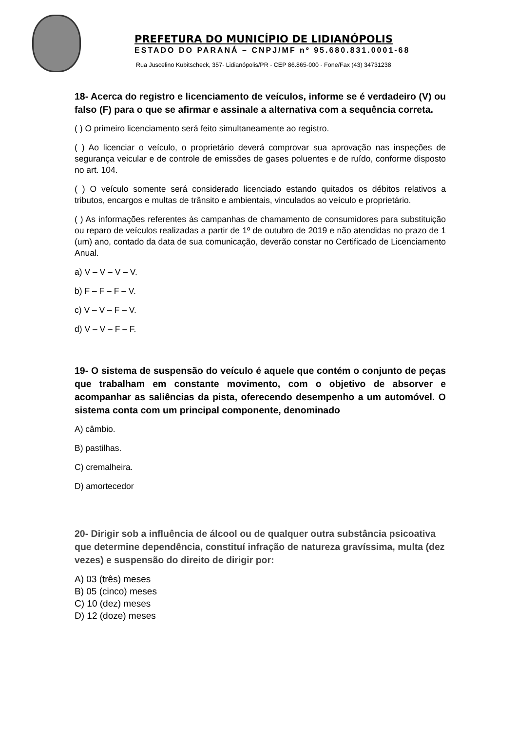PREFETURA DO MUNICÍPIO DE LIDIANÓPOLIS
ESTADO DO PARANÁ – CNPJ/MF nº 95.680.831.0001-68
Rua Juscelino Kubitscheck, 357- Lidianópolis/PR - CEP 86.865-000 - Fone/Fax (43) 34731238
18- Acerca do registro e licenciamento de veículos, informe se é verdadeiro (V) ou falso (F) para o que se afirmar e assinale a alternativa com a sequência correta.
( ) O primeiro licenciamento será feito simultaneamente ao registro.
( ) Ao licenciar o veículo, o proprietário deverá comprovar sua aprovação nas inspeções de segurança veicular e de controle de emissões de gases poluentes e de ruído, conforme disposto no art. 104.
( ) O veículo somente será considerado licenciado estando quitados os débitos relativos a tributos, encargos e multas de trânsito e ambientais, vinculados ao veículo e proprietário.
( ) As informações referentes às campanhas de chamamento de consumidores para substituição ou reparo de veículos realizadas a partir de 1º de outubro de 2019 e não atendidas no prazo de 1 (um) ano, contado da data de sua comunicação, deverão constar no Certificado de Licenciamento Anual.
a) V – V – V – V.
b) F – F – F – V.
c) V – V – F – V.
d) V – V – F – F.
19- O sistema de suspensão do veículo é aquele que contém o conjunto de peças que trabalham em constante movimento, com o objetivo de absorver e acompanhar as saliências da pista, oferecendo desempenho a um automóvel. O sistema conta com um principal componente, denominado
A) câmbio.
B) pastilhas.
C) cremalheira.
D) amortecedor
20- Dirigir sob a influência de álcool ou de qualquer outra substância psicoativa que determine dependência, constituí infração de natureza gravíssima, multa (dez vezes) e suspensão do direito de dirigir por:
A) 03 (três) meses
B) 05 (cinco) meses
C) 10 (dez) meses
D) 12 (doze) meses